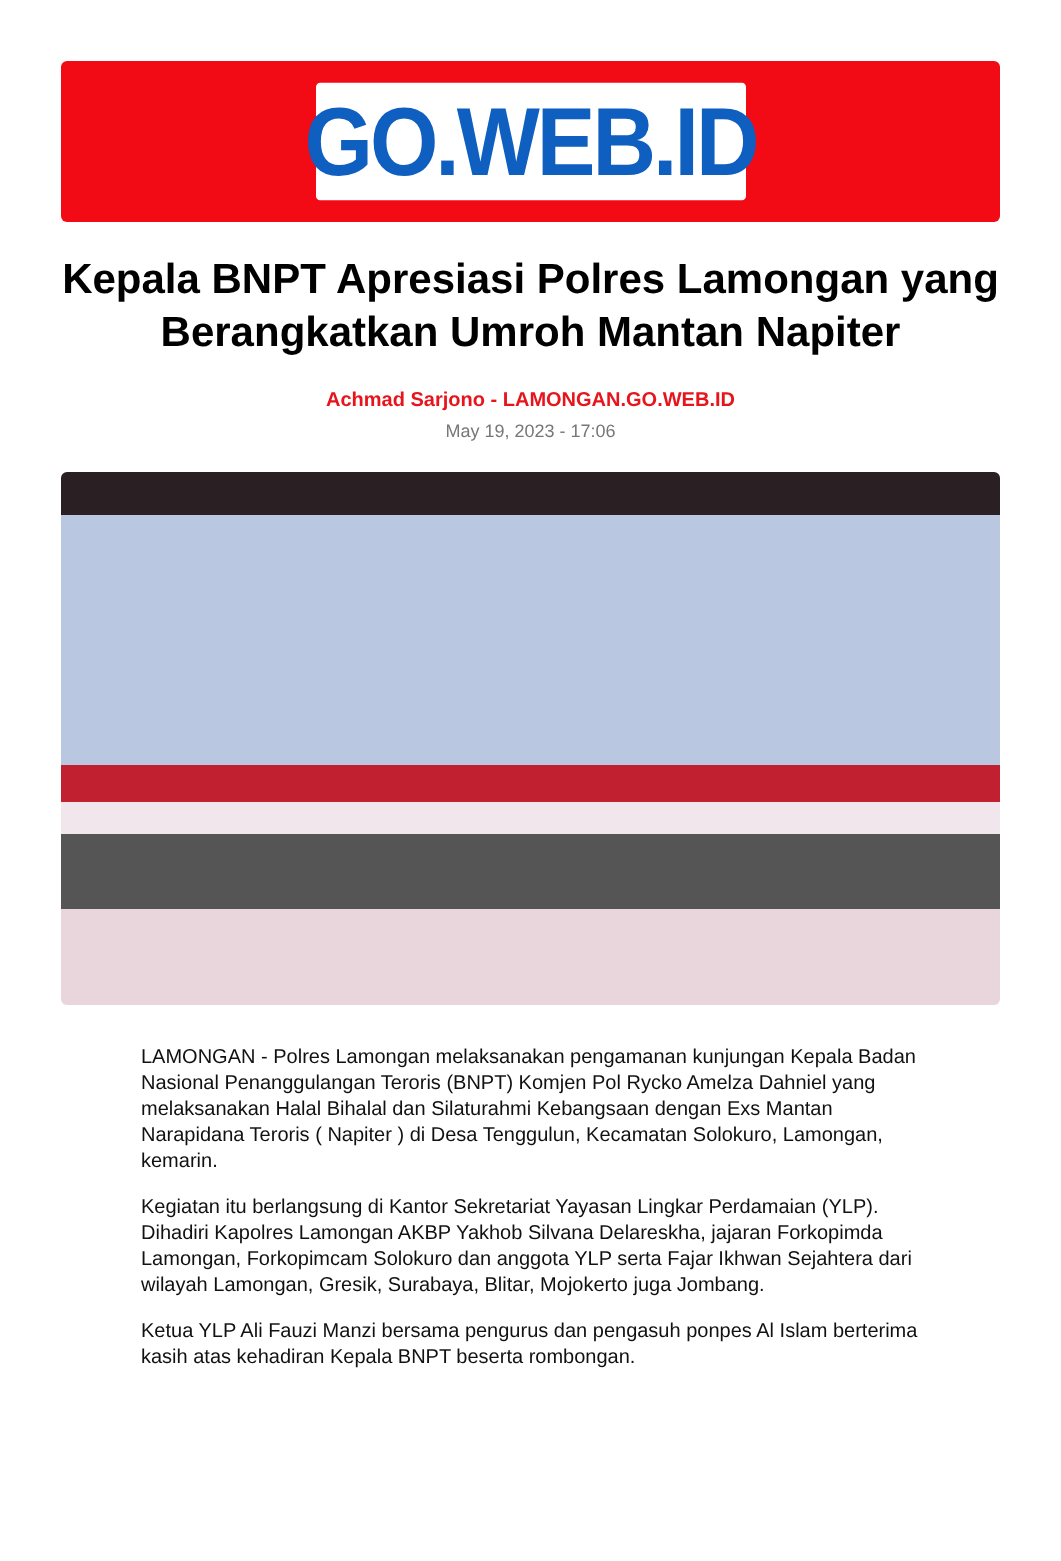GO.WEB.ID
Kepala BNPT Apresiasi Polres Lamongan yang Berangkatkan Umroh Mantan Napiter
Achmad Sarjono - LAMONGAN.GO.WEB.ID
May 19, 2023 - 17:06
LAMONGAN - Polres Lamongan melaksanakan pengamanan kunjungan Kepala Badan Nasional Penanggulangan Teroris (BNPT) Komjen Pol Rycko Amelza Dahniel yang melaksanakan Halal Bihalal dan Silaturahmi Kebangsaan dengan Exs Mantan Narapidana Teroris ( Napiter ) di Desa Tenggulun, Kecamatan Solokuro, Lamongan, kemarin.
Kegiatan itu berlangsung di Kantor Sekretariat Yayasan Lingkar Perdamaian (YLP). Dihadiri Kapolres Lamongan AKBP Yakhob Silvana Delareskha, jajaran Forkopimda Lamongan, Forkopimcam Solokuro dan anggota YLP serta Fajar Ikhwan Sejahtera dari wilayah Lamongan, Gresik, Surabaya, Blitar, Mojokerto juga Jombang.
Ketua YLP Ali Fauzi Manzi bersama pengurus dan pengasuh ponpes Al Islam berterima kasih atas kehadiran Kepala BNPT beserta rombongan.